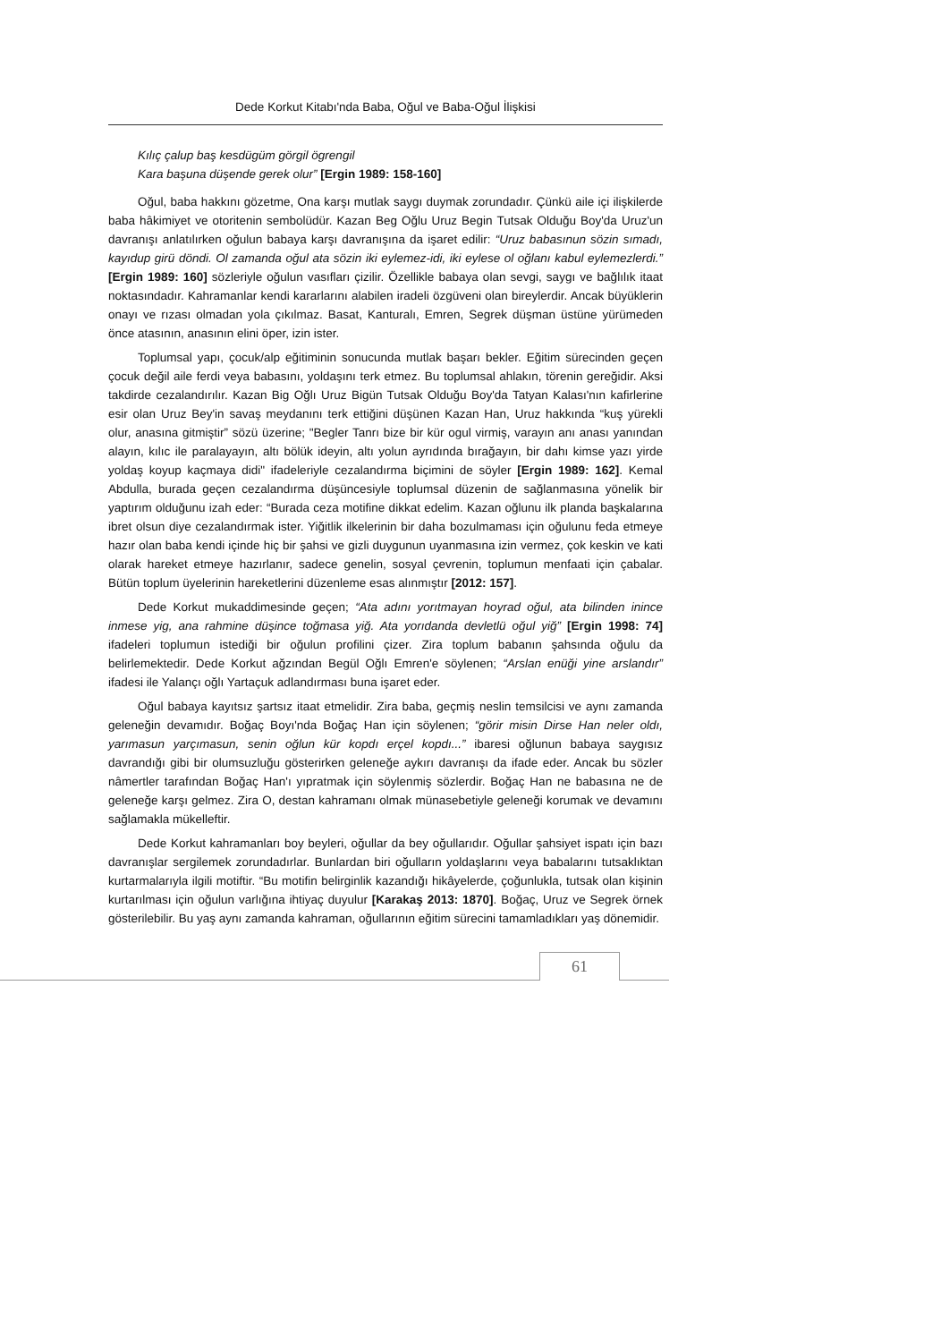Dede Korkut Kitabı'nda Baba, Oğul ve Baba-Oğul İlişkisi
Kılıç çalup baş kesdügüm görgil ögrengil
Kara başuna düşende gerek olur” [Ergin 1989: 158-160]
Oğul, baba hakkını gözetme, Ona karşı mutlak saygı duymak zorundadır. Çünkü aile içi ilişkilerde baba hâkimiyet ve otoritenin sembolüdür. Kazan Beg Oğlu Uruz Begin Tutsak Olduğu Boy'da Uruz'un davranışı anlatılırken oğulun babaya karşı davranışına da işaret edilir: “Uruz babasınun sözin sımadı, kayıdup girü döndi. Ol zamanda oğul ata sözin iki eylemez-idi, iki eylese ol oğlanı kabul eylemezlerdi.” [Ergin 1989: 160] sözleriyle oğulun vasıfları çizilir. Özellikle babaya olan sevgi, saygı ve bağlılık itaat noktasındadır. Kahramanlar kendi kararlarını alabilen iradeli özgüveni olan bireylerdir. Ancak büyüklerin onayı ve rızası olmadan yola çıkılmaz. Basat, Kanturalı, Emren, Segrek düşman üstüne yürümeden önce atasının, anasının elini öper, izin ister.
Toplumsal yapı, çocuk/alp eğitiminin sonucunda mutlak başarı bekler. Eğitim sürecinden geçen çocuk değil aile ferdi veya babasını, yoldaşını terk etmez. Bu toplumsal ahlakın, törenin gereğidir. Aksi takdirde cezalandırılır. Kazan Big Oğlı Uruz Bigün Tutsak Olduğu Boy'da Tatyan Kalası'nın kafirlerine esir olan Uruz Bey'in savaş meydanını terk ettiğini düşünen Kazan Han, Uruz hakkında “kuş yürekli olur, anasına gitmiştir” sözü üzerine; "Begler Tanrı bize bir kür ogul virmiş, varayın anı anası yanından alayın, kılıc ile paralayayın, altı bölük ideyin, altı yolun ayrıdında bırağayın, bir dahı kimse yazı yirde yoldaş koyup kaçmaya didi" ifadeleriyle cezalandırma biçimini de söyler [Ergin 1989: 162]. Kemal Abdulla, burada geçen cezalandırma düşüncesiyle toplumsal düzenin de sağlanmasına yönelik bir yaptırım olduğunu izah eder: “Burada ceza motifine dikkat edelim. Kazan oğlunu ilk planda başkalarına ibret olsun diye cezalandırmak ister. Yiğitlik ilkelerinin bir daha bozulmaması için oğulunu feda etmeye hazır olan baba kendi içinde hiç bir şahsi ve gizli duygunun uyanmasına izin vermez, çok keskin ve kati olarak hareket etmeye hazırlanır, sadece genelin, sosyal çevrenin, toplumun menfaati için çabalar. Bütün toplum üyelerinin hareketlerini düzenleme esas alınmıştır [2012: 157].
Dede Korkut mukaddimesinde geçen; “Ata adını yorıtmayan hoyrad oğul, ata bilinden inince inmese yig, ana rahmine düşince toğmasa yiğ. Ata yorıdanda devletlü oğul yiğ” [Ergin 1998: 74] ifadeleri toplumun istediği bir oğulun profilini çizer. Zira toplum babanın şahsında oğulu da belirlemektedir. Dede Korkut ağzından Begül Oğlı Emren'e söylenen; “Arslan enüği yine arslandır” ifadesi ile Yalançı oğlı Yartaçuk adlandırması buna işaret eder.
Oğul babaya kayıtsız şartsız itaat etmelidir. Zira baba, geçmiş neslin temsilcisi ve aynı zamanda geleneğin devamıdır. Boğaç Boyı'nda Boğaç Han için söylenen; “görir misin Dirse Han neler oldı, yarımasun yarçımasun, senin oğlun kür kopdı erçel kopdı...” ibaresi oğlunun babaya saygısız davrandığı gibi bir olumsuzluğu gösterirken geleneğe aykırı davranışı da ifade eder. Ancak bu sözler nâmertler tarafından Boğaç Han'ı yıpratmak için söylenmiş sözlerdir. Boğaç Han ne babasına ne de geleneğe karşı gelmez. Zira O, destan kahramanı olmak münasebetiyle geleneği korumak ve devamını sağlamakla mükelleftir.
Dede Korkut kahramanları boy beyleri, oğullar da bey oğullarıdır. Oğullar şahsiyet ispatı için bazı davranışlar sergilemek zorundadırlar. Bunlardan biri oğulların yoldaşlarını veya babalarını tutsaklıktan kurtarmalarıyla ilgili motiftir. “Bu motifin belirginlik kazandığı hikâyelerde, çoğunlukla, tutsak olan kişinin kurtarılması için oğulun varlığına ihtiyaç duyulur [Karakaş 2013: 1870]. Boğaç, Uruz ve Segrek örnek gösterilebilir. Bu yaş aynı zamanda kahraman, oğullarının eğitim sürecini tamamladıkları yaş dönemidir.
61